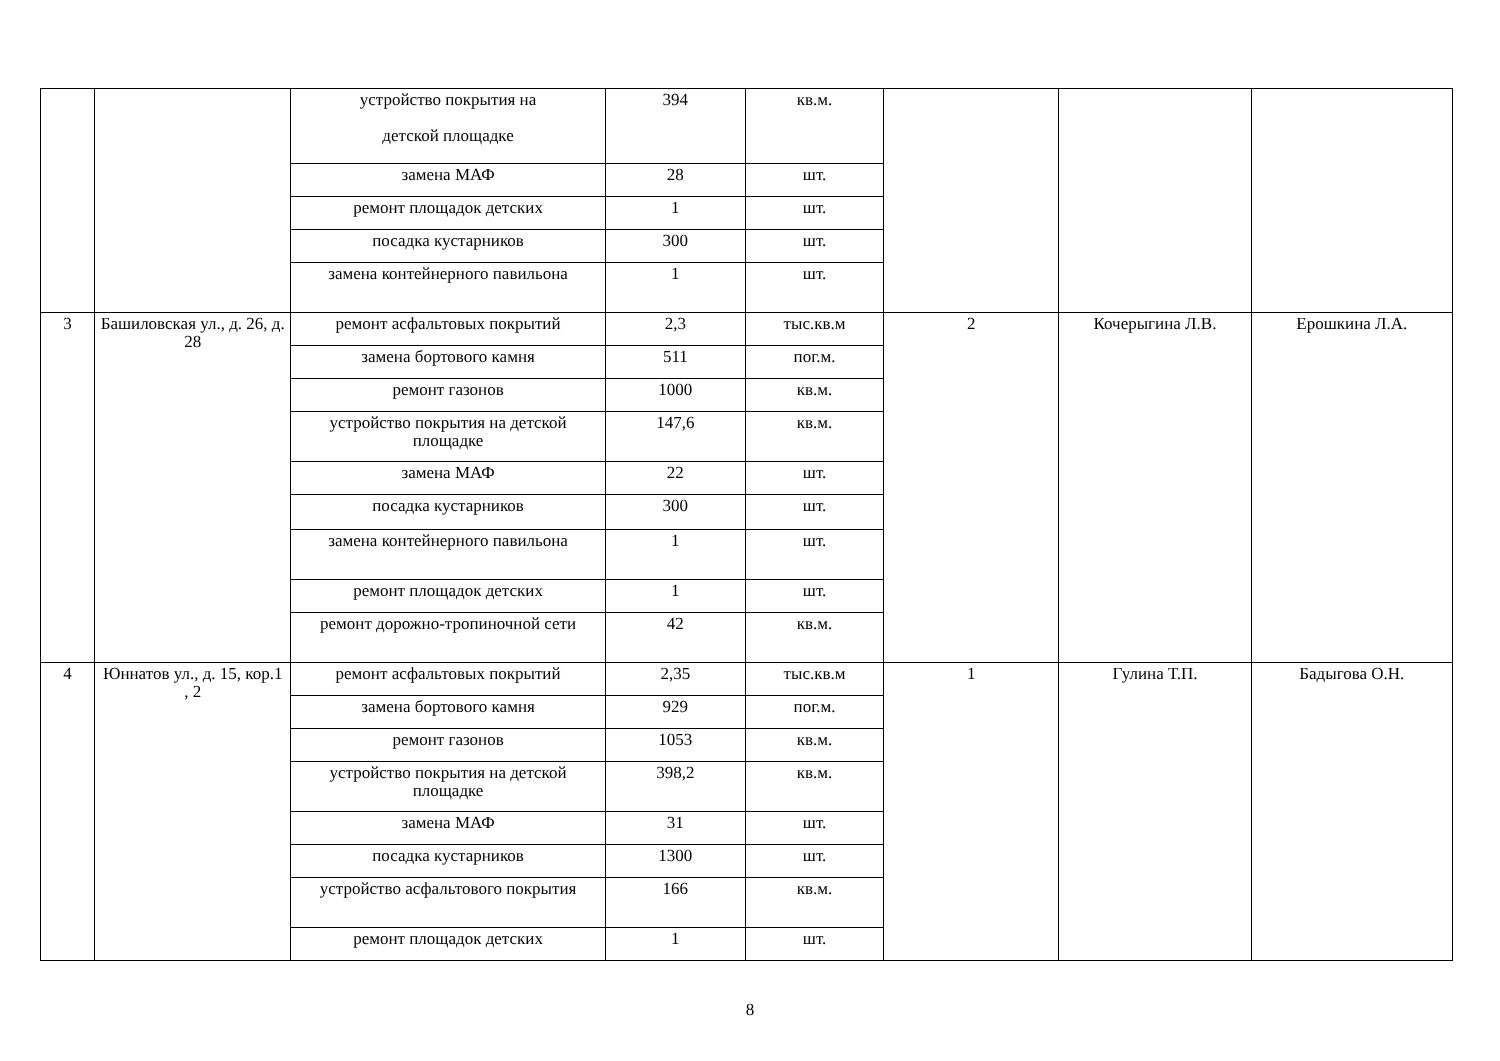| | | устройство покрытия на детской площадке | 394 | кв.м. | | | |
| | | замена МАФ | 28 | шт. | | | |
| | | ремонт площадок детских | 1 | шт. | | | |
| | | посадка кустарников | 300 | шт. | | | |
| | | замена контейнерного павильона | 1 | шт. | | | |
| 3 | Башиловская ул., д. 26, д. 28 | ремонт асфальтовых покрытий | 2,3 | тыс.кв.м | 2 | Кочерыгина Л.В. | Ерошкина Л.А. |
| | | замена бортового камня | 511 | пог.м. | | | |
| | | ремонт газонов | 1000 | кв.м. | | | |
| | | устройство покрытия на детской площадке | 147,6 | кв.м. | | | |
| | | замена МАФ | 22 | шт. | | | |
| | | посадка кустарников | 300 | шт. | | | |
| | | замена контейнерного павильона | 1 | шт. | | | |
| | | ремонт площадок детских | 1 | шт. | | | |
| | | ремонт дорожно-тропиночной сети | 42 | кв.м. | | | |
| 4 | Юннатов ул., д. 15, кор.1 , 2 | ремонт асфальтовых покрытий | 2,35 | тыс.кв.м | 1 | Гулина Т.П. | Бадыгова О.Н. |
| | | замена бортового камня | 929 | пог.м. | | | |
| | | ремонт газонов | 1053 | кв.м. | | | |
| | | устройство покрытия на детской площадке | 398,2 | кв.м. | | | |
| | | замена МАФ | 31 | шт. | | | |
| | | посадка кустарников | 1300 | шт. | | | |
| | | устройство асфальтового покрытия | 166 | кв.м. | | | |
| | | ремонт площадок детских | 1 | шт. | | | |
8